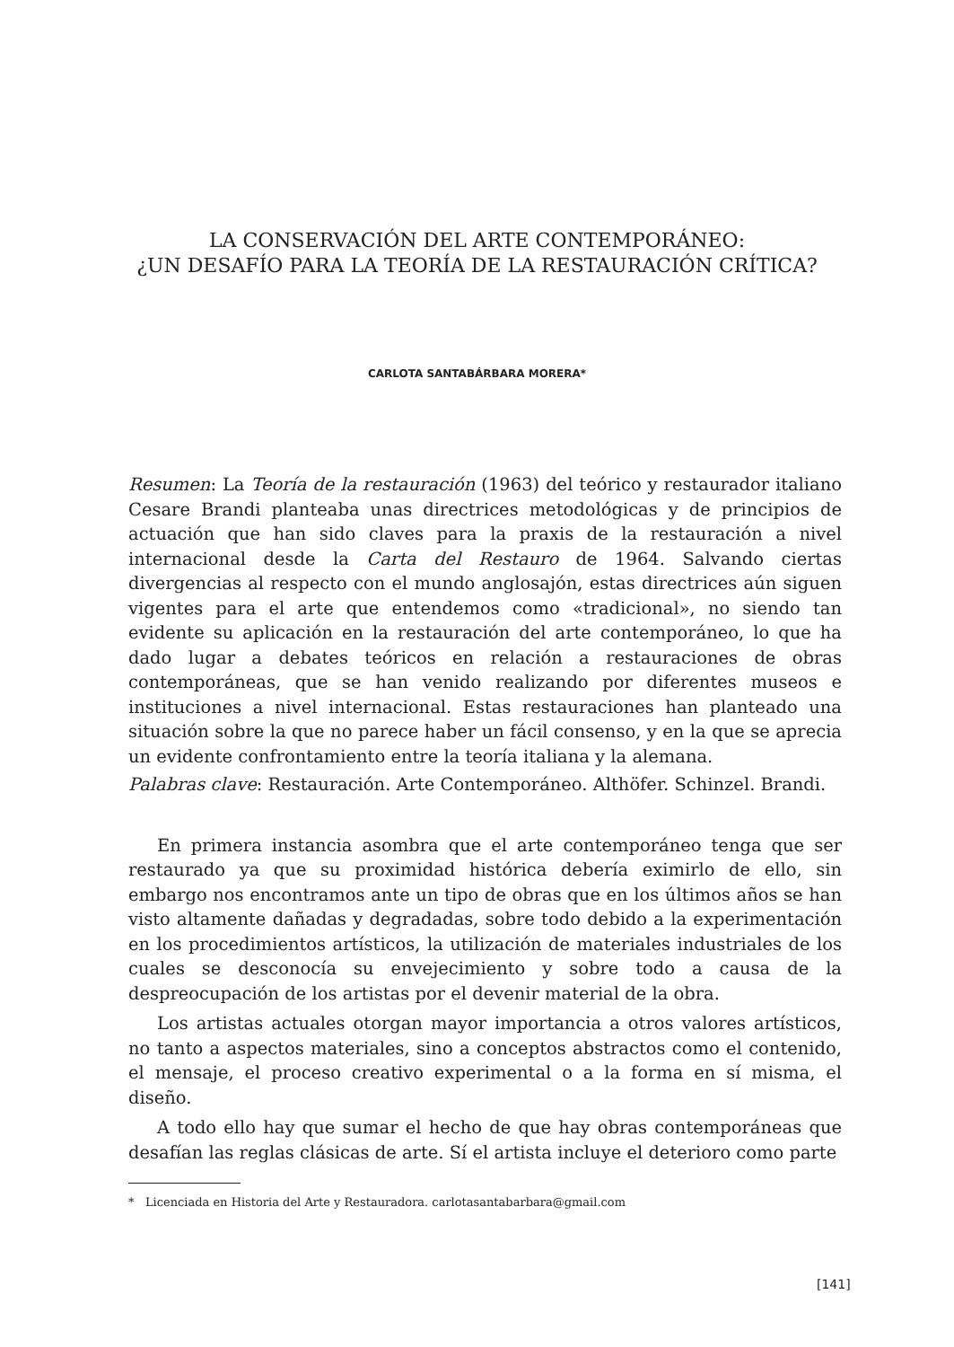LA CONSERVACIÓN DEL ARTE CONTEMPORÁNEO:
¿UN DESAFÍO PARA LA TEORÍA DE LA RESTAURACIÓN CRÍTICA?
CARLOTA SANTABÁRBARA MORERA*
Resumen: La Teoría de la restauración (1963) del teórico y restaurador italiano Cesare Brandi planteaba unas directrices metodológicas y de principios de actuación que han sido claves para la praxis de la restauración a nivel internacional desde la Carta del Restauro de 1964. Salvando ciertas divergencias al respecto con el mundo anglosajón, estas directrices aún siguen vigentes para el arte que entendemos como «tradicional», no siendo tan evidente su aplicación en la restauración del arte contemporáneo, lo que ha dado lugar a debates teóricos en relación a restauraciones de obras contemporáneas, que se han venido realizando por diferentes museos e instituciones a nivel internacional. Estas restauraciones han planteado una situación sobre la que no parece haber un fácil consenso, y en la que se aprecia un evidente confrontamiento entre la teoría italiana y la alemana.
Palabras clave: Restauración. Arte Contemporáneo. Althöfer. Schinzel. Brandi.
En primera instancia asombra que el arte contemporáneo tenga que ser restaurado ya que su proximidad histórica debería eximirlo de ello, sin embargo nos encontramos ante un tipo de obras que en los últimos años se han visto altamente dañadas y degradadas, sobre todo debido a la experimentación en los procedimientos artísticos, la utilización de materiales industriales de los cuales se desconocía su envejecimiento y sobre todo a causa de la despreocupación de los artistas por el devenir material de la obra.
Los artistas actuales otorgan mayor importancia a otros valores artísticos, no tanto a aspectos materiales, sino a conceptos abstractos como el contenido, el mensaje, el proceso creativo experimental o a la forma en sí misma, el diseño.
A todo ello hay que sumar el hecho de que hay obras contemporáneas que desafían las reglas clásicas de arte. Sí el artista incluye el deterioro como parte
* Licenciada en Historia del Arte y Restauradora. carlotasantabarbara@gmail.com
[141]